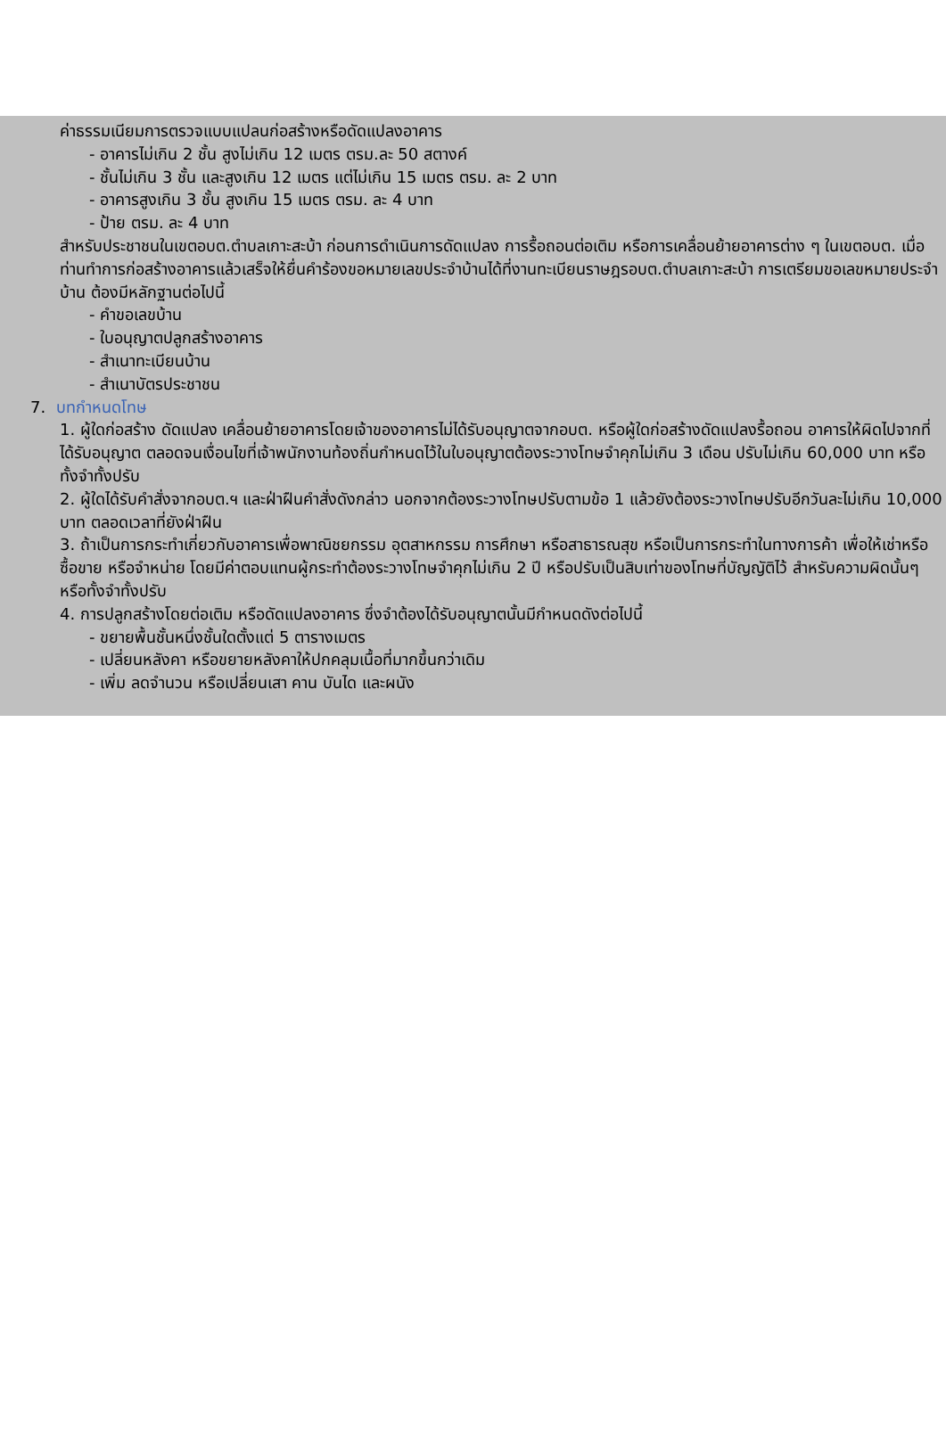ค่าธรรมเนียมการตรวจแบบแปลนก่อสร้างหรือดัดแปลงอาคาร
- อาคารไม่เกิน 2 ชั้น สูงไม่เกิน 12 เมตร ตรม.ละ 50 สตางค์
- ชั้นไม่เกิน 3 ชั้น และสูงเกิน 12 เมตร แต่ไม่เกิน 15 เมตร ตรม. ละ 2 บาท
- อาคารสูงเกิน 3 ชั้น สูงเกิน 15 เมตร ตรม. ละ 4 บาท
- ป้าย ตรม. ละ 4 บาท
สำหรับประชาชนในเขตอบต.ตำบลเกาะสะบ้า ก่อนการดำเนินการดัดแปลง การรื้อถอนต่อเติม หรือการเคลื่อนย้ายอาคารต่าง ๆ ในเขตอบต. เมื่อท่านทำการก่อสร้างอาคารแล้วเสร็จให้ยื่นคำร้องขอหมายเลขประจำบ้านได้ที่งานทะเบียนราษฎรอบต.ตำบลเกาะสะบ้า การเตรียมขอเลขหมายประจำบ้าน ต้องมีหลักฐานต่อไปนี้
- คำขอเลขบ้าน
- ใบอนุญาตปลูกสร้างอาคาร
- สำเนาทะเบียนบ้าน
- สำเนาบัตรประชาชน
7. บทกำหนดโทษ
1. ผู้ใดก่อสร้าง ดัดแปลง เคลื่อนย้ายอาคารโดยเจ้าของอาคารไม่ได้รับอนุญาตจากอบต. หรือผู้ใดก่อสร้างดัดแปลงรื้อถอน อาคารให้ผิดไปจากที่ได้รับอนุญาต ตลอดจนเงื่อนไขที่เจ้าพนักงานท้องถิ่นกำหนดไว้ในใบอนุญาตต้องระวางโทษจำคุกไม่เกิน 3 เดือน ปรับไม่เกิน 60,000 บาท หรือทั้งจำทั้งปรับ
2. ผู้ใดได้รับคำสั่งจากอบต.ฯ และฝ่าฝืนคำสั่งดังกล่าว นอกจากต้องระวางโทษปรับตามข้อ 1 แล้วยังต้องระวางโทษปรับอีกวันละไม่เกิน 10,000 บาท ตลอดเวลาที่ยังฝ่าฝืน
3. ถ้าเป็นการกระทำเกี่ยวกับอาคารเพื่อพาณิชยกรรม อุตสาหกรรม การศึกษา หรือสาธารณสุข หรือเป็นการกระทำในทางการค้า เพื่อให้เช่าหรือซื้อขาย หรือจำหน่าย โดยมีค่าตอบแทนผู้กระทำต้องระวางโทษจำคุกไม่เกิน 2 ปี หรือปรับเป็นสิบเท่าของโทษที่บัญญัติไว้ สำหรับความผิดนั้นๆ หรือทั้งจำทั้งปรับ
4. การปลูกสร้างโดยต่อเติม หรือดัดแปลงอาคาร ซึ่งจำต้องได้รับอนุญาตนั้นมีกำหนดดังต่อไปนี้
- ขยายพื้นชั้นหนึ่งชั้นใดตั้งแต่ 5 ตารางเมตร
- เปลี่ยนหลังคา หรือขยายหลังคาให้ปกคลุมเนื้อที่มากขึ้นกว่าเดิม
- เพิ่ม ลดจำนวน หรือเปลี่ยนเสา คาน บันได และผนัง